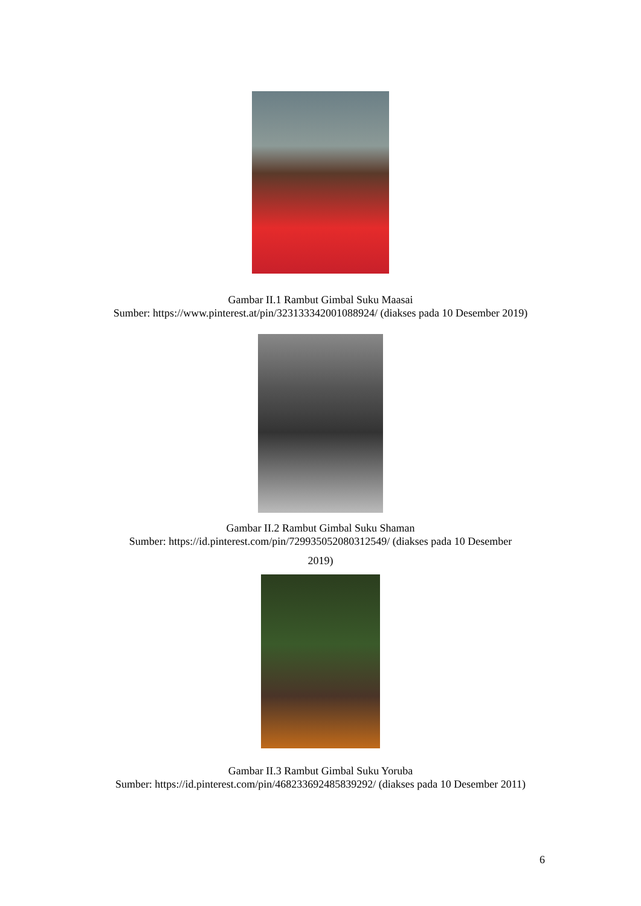Gambar II.1 Rambut Gimbal Suku Maasai
Sumber: https://www.pinterest.at/pin/323133342001088924/ (diakses pada 10 Desember 2019)
Gambar II.2 Rambut Gimbal Suku Shaman
Sumber: https://id.pinterest.com/pin/729935052080312549/ (diakses pada 10 Desember
2019)
Gambar II.3 Rambut Gimbal Suku Yoruba
Sumber: https://id.pinterest.com/pin/468233692485839292/ (diakses pada 10 Desember 2011)
6